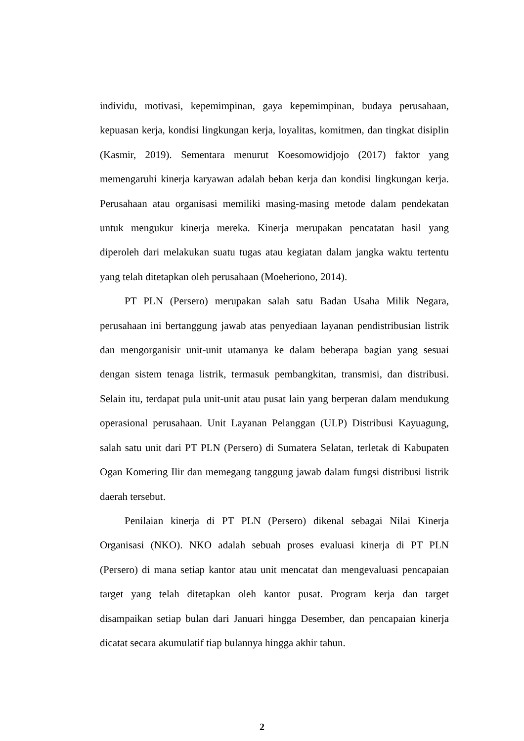individu, motivasi, kepemimpinan, gaya kepemimpinan, budaya perusahaan, kepuasan kerja, kondisi lingkungan kerja, loyalitas, komitmen, dan tingkat disiplin (Kasmir, 2019). Sementara menurut Koesomowidjojo (2017) faktor yang memengaruhi kinerja karyawan adalah beban kerja dan kondisi lingkungan kerja. Perusahaan atau organisasi memiliki masing-masing metode dalam pendekatan untuk mengukur kinerja mereka. Kinerja merupakan pencatatan hasil yang diperoleh dari melakukan suatu tugas atau kegiatan dalam jangka waktu tertentu yang telah ditetapkan oleh perusahaan (Moeheriono, 2014).
PT PLN (Persero) merupakan salah satu Badan Usaha Milik Negara, perusahaan ini bertanggung jawab atas penyediaan layanan pendistribusian listrik dan mengorganisir unit-unit utamanya ke dalam beberapa bagian yang sesuai dengan sistem tenaga listrik, termasuk pembangkitan, transmisi, dan distribusi. Selain itu, terdapat pula unit-unit atau pusat lain yang berperan dalam mendukung operasional perusahaan. Unit Layanan Pelanggan (ULP) Distribusi Kayuagung, salah satu unit dari PT PLN (Persero) di Sumatera Selatan, terletak di Kabupaten Ogan Komering Ilir dan memegang tanggung jawab dalam fungsi distribusi listrik daerah tersebut.
Penilaian kinerja di PT PLN (Persero) dikenal sebagai Nilai Kinerja Organisasi (NKO). NKO adalah sebuah proses evaluasi kinerja di PT PLN (Persero) di mana setiap kantor atau unit mencatat dan mengevaluasi pencapaian target yang telah ditetapkan oleh kantor pusat. Program kerja dan target disampaikan setiap bulan dari Januari hingga Desember, dan pencapaian kinerja dicatat secara akumulatif tiap bulannya hingga akhir tahun.
2